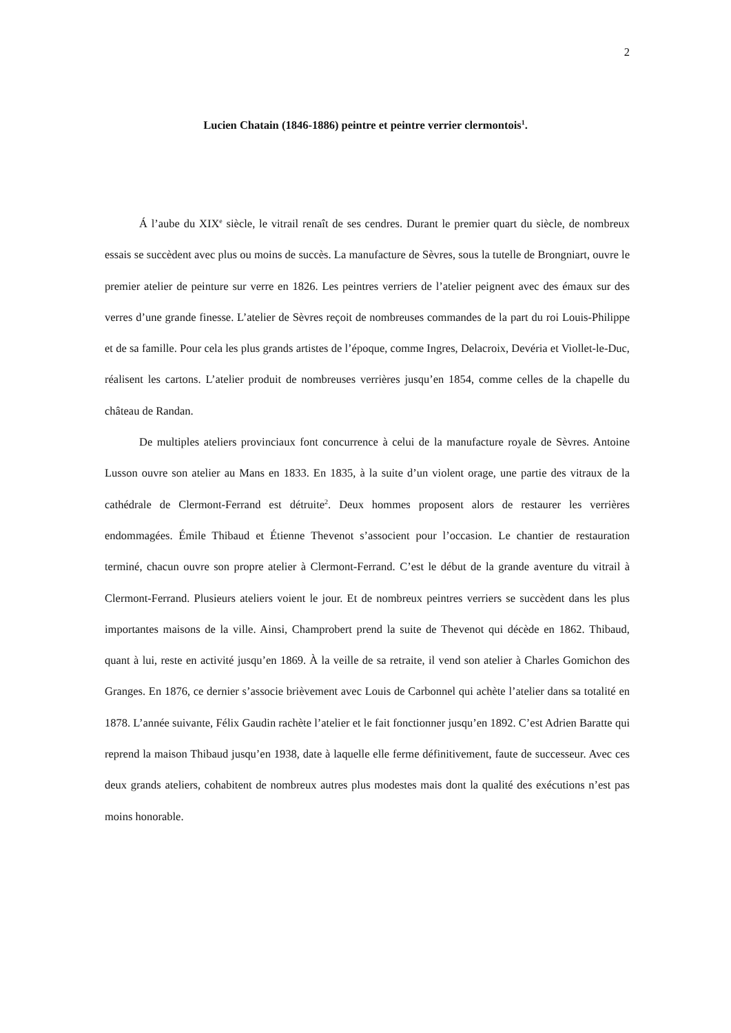2
Lucien Chatain (1846-1886) peintre et peintre verrier clermontois<sup>1</sup>.
Á l’aube du XIX<sup>e</sup> siècle, le vitrail renaît de ses cendres. Durant le premier quart du siècle, de nombreux essais se succèdent avec plus ou moins de succès. La manufacture de Sèvres, sous la tutelle de Brongniart, ouvre le premier atelier de peinture sur verre en 1826. Les peintres verriers de l’atelier peignent avec des émaux sur des verres d’une grande finesse. L’atelier de Sèvres reçoit de nombreuses commandes de la part du roi Louis-Philippe et de sa famille. Pour cela les plus grands artistes de l’époque, comme Ingres, Delacroix, Devéria et Viollet-le-Duc, réalisent les cartons. L’atelier produit de nombreuses verrières jusqu’en 1854, comme celles de la chapelle du château de Randan.
De multiples ateliers provinciaux font concurrence à celui de la manufacture royale de Sèvres. Antoine Lusson ouvre son atelier au Mans en 1833. En 1835, à la suite d’un violent orage, une partie des vitraux de la cathédrale de Clermont-Ferrand est détruite<sup>2</sup>. Deux hommes proposent alors de restaurer les verrières endommagées. Émile Thibaud et Étienne Thevenot s’associent pour l’occasion. Le chantier de restauration terminé, chacun ouvre son propre atelier à Clermont-Ferrand. C’est le début de la grande aventure du vitrail à Clermont-Ferrand. Plusieurs ateliers voient le jour. Et de nombreux peintres verriers se succèdent dans les plus importantes maisons de la ville. Ainsi, Champrobert prend la suite de Thevenot qui décède en 1862. Thibaud, quant à lui, reste en activité jusqu’en 1869. À la veille de sa retraite, il vend son atelier à Charles Gomichon des Granges. En 1876, ce dernier s’associe brièvement avec Louis de Carbonnel qui achète l’atelier dans sa totalité en 1878. L’année suivante, Félix Gaudin rachète l’atelier et le fait fonctionner jusqu’en 1892. C’est Adrien Baratte qui reprend la maison Thibaud jusqu’en 1938, date à laquelle elle ferme définitivement, faute de successeur. Avec ces deux grands ateliers, cohabitent de nombreux autres plus modestes mais dont la qualité des exécutions n’est pas moins honorable.